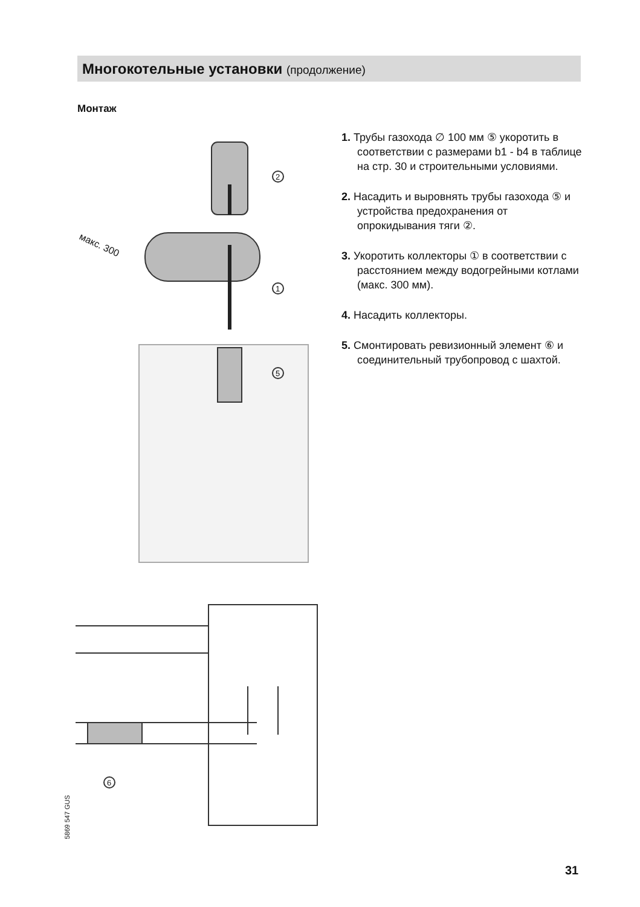Многокотельные установки (продолжение)
Монтаж
2
1
5
макс. 300
1. Трубы газохода ∅ 100 мм ⑤ укоротить в соответствии с размерами b1 - b4 в таблице на стр. 30 и строительными условиями.
2. Насадить и выровнять трубы газохода ⑤ и устройства предохранения от опрокидывания тяги ②.
3. Укоротить коллекторы ① в соответствии с расстоянием между водогрейными котлами (макс. 300 мм).
4. Насадить коллекторы.
5. Смонтировать ревизионный элемент ⑥ и соединительный трубопровод с шахтой.
6
5869 547 GUS
31